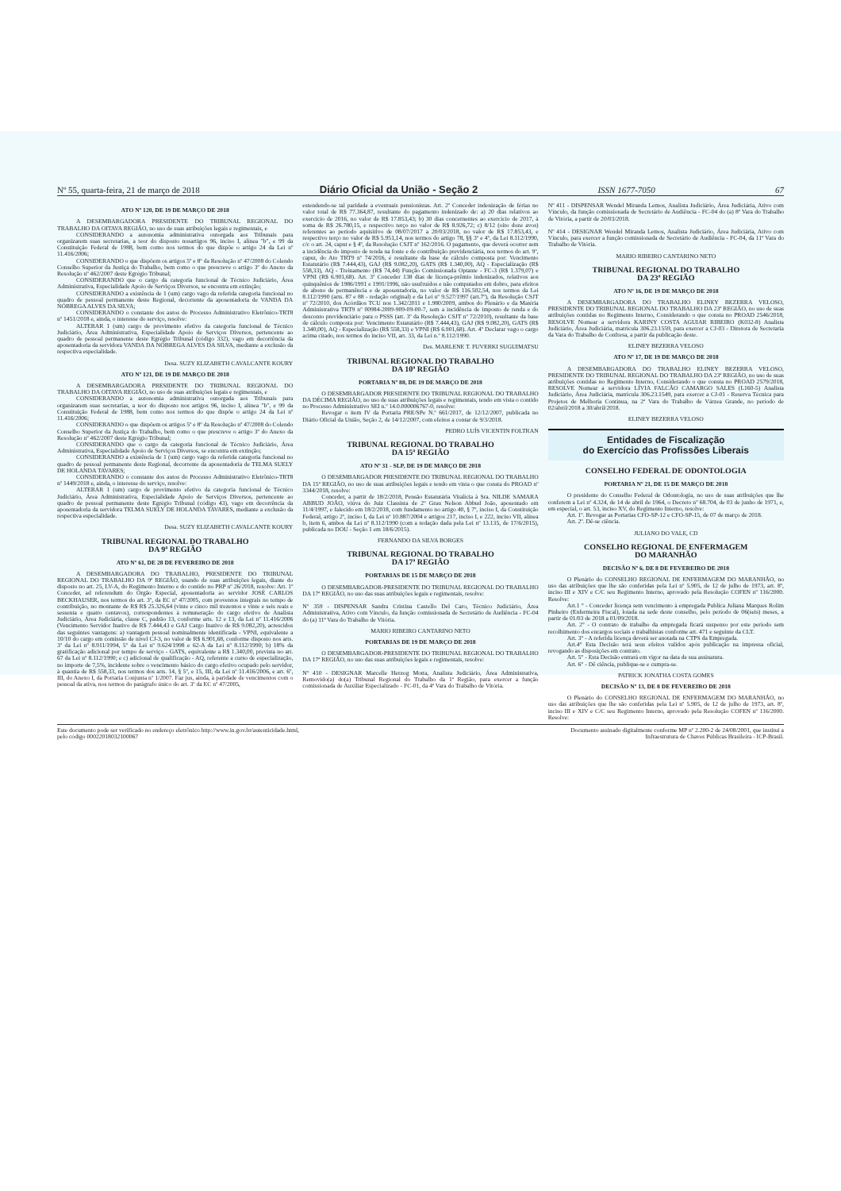Nº 55, quarta-feira, 21 de março de 2018 Diário Oficial da União - Seção 2 ISSN 1677-7050 67
ATO Nº 120, DE 19 DE MARÇO DE 2018
A DESEMBARGADORA PRESIDENTE DO TRIBUNAL REGIONAL DO TRABALHO DA OITAVA REGIÃO, no uso de suas atribuições legais e regimentais, e
CONSIDERANDO a autonomia administrativa outorgada aos Tribunais para organizarem suas secretarias, a teor do disposto nosartigos 96, inciso I, alínea "b", e 99 da Constituição Federal de 1988, bem como nos termos do que dispõe o artigo 24 da Lei nº 11.416/2006;
CONSIDERANDO o que dispõem os artigos 5º e 8º da Resolução nº 47/2008 do Colendo Conselho Superior da Justiça do Trabalho, bem como o que prescreve o artigo 3º do Anexo da Resolução nº 462/2007 deste Egrégio Tribunal;
CONSIDERANDO que o cargo da categoria funcional de Técnico Judiciário, Área Administrativa, Especialidade Apoio de Serviços Diversos, se encontra em extinção;
CONSIDERANDO a existência de 1 (um) cargo vago da referida categoria funcional no quadro de pessoal permanente deste Regional, decorrente da aposentadoria de VANDA DA NÓBREGA ALVES DA SILVA;
CONSIDERANDO o constante dos autos do Processo Administrativo Eletrônico-TRT8 nº 1451/2018 e, ainda, o interesse do serviço, resolve:
ALTERAR 1 (um) cargo de provimento efetivo da categoria funcional de Técnico Judiciário, Área Administrativa, Especialidade Apoio de Serviços Diversos, pertencente ao quadro de pessoal permanente deste Egrégio Tribunal (código 332), vago em decorrência da aposentadoria da servidora VANDA DA NÓBREGA ALVES DA SILVA, mediante a exclusão da respectiva especialidade.
Desa. SUZY ELIZABETH CAVALCANTE KOURY
ATO Nº 121, DE 19 DE MARÇO DE 2018
A DESEMBARGADORA PRESIDENTE DO TRIBUNAL REGIONAL DO TRABALHO DA OITAVA REGIÃO, no uso de suas atribuições legais e regimentais, e
CONSIDERANDO a autonomia administrativa outorgada aos Tribunais para organizarem suas secretarias, a teor do disposto nos artigos 96, inciso I, alínea "b", e 99 da Constituição Federal de 1988, bem como nos termos do que dispõe o artigo 24 da Lei nº 11.416/2006;
CONSIDERANDO o que dispõem os artigos 5º e 8º da Resolução nº 47/2008 do Colendo Conselho Superior da Justiça do Trabalho, bem como o que prescreve o artigo 3º do Anexo da Resolução nº 462/2007 deste Egrégio Tribunal;
CONSIDERANDO que o cargo da categoria funcional de Técnico Judiciário, Área Administrativa, Especialidade Apoio de Serviços Diversos, se encontra em extinção;
CONSIDERANDO a existência de 1 (um) cargo vago da referida categoria funcional no quadro de pessoal permanente deste Regional, decorrente da aposentadoria de TELMA SUELY DE HOLANDA TAVARES;
CONSIDERANDO o constante dos autos do Processo Administrativo Eletrônico-TRT8 nº 1449/2018 e, ainda, o interesse do serviço, resolve:
ALTERAR 1 (um) cargo de provimento efetivo da categoria funcional de Técnico Judiciário, Área Administrativa, Especialidade Apoio de Serviços Diversos, pertencente ao quadro de pessoal permanente deste Egrégio Tribunal (código 43), vago em decorrência da aposentadoria da servidora TELMA SUELY DE HOLANDA TAVARES, mediante a exclusão da respectiva especialidade.
Desa. SUZY ELIZABETH CAVALCANTE KOURY
TRIBUNAL REGIONAL DO TRABALHO
DA 9ª REGIÃO
ATO Nº 61, DE 28 DE FEVEREIRO DE 2018
A DESEMBARGADORA DO TRABALHO, PRESIDENTE DO TRIBUNAL REGIONAL DO TRABALHO DA 9ª REGIÃO, usando de suas atribuições legais, diante do disposto no art. 25, LV-A, do Regimento Interno e do contido no PRP nº 26/2018, resolve: Art. 1º Conceder, ad referendum do Órgão Especial, aposentadoria ao servidor JOSÉ CARLOS BECKHAUSER, nos termos do art. 3º, da EC nº 47/2005, com proventos integrais no tempo de contribuição, no montante de R$ R$ 25.326,64 (vinte e cinco mil trezentos e vinte e seis reais e sessenta e quatro centavos), correspondentes à remuneração do cargo efetivo de Analista Judiciário, Área Judiciária, classe C, padrão 13, conforme arts. 12 e 13, da Lei nº 11.416/2006 (Vencimento Servidor Inativo de R$ 7.444,43 e GAJ Cargo Inativo de R$ 9.082,20), acrescidos das seguintes vantagens: a) vantagem pessoal nominalmente identificada - VPNI, equivalente a 10/10 do cargo em comissão de nível CJ-3, no valor de R$ 6.901,68, conforme disposto nos arts. 3º da Lei nº 8.911/1994, 5º da Lei nº 9.624/1998 e 62-A da Lei nº 8.112/1990; b) 18% da gratificação adicional por tempo de serviço - GATS, equivalente a R$ 1.340,00, prevista no art. 67 da Lei nº 8.112/1990; e c) adicional de qualificação - AQ, referente a curso de especialização, no importe de 7,5%, incidente sobre o vencimento básico do cargo efetivo ocupado pelo servidor, à quantia de R$ 558,33, nos termos dos arts. 14, § 5º, e 15, III, da Lei nº 11.416/2006, e art. 6º, III, do Anexo I, da Portaria Conjunta nº 1/2007. Faz jus, ainda, à paridade de vencimentos com o pessoal da ativa, nos termos do parágrafo único do art. 3º da EC nº 47/2005,
estendendo-se tal paridade a eventuais pensionistas. Art. 2º Conceder indenização de férias no valor total de R$ 77.364,87, resultante do pagamento indenizado de: a) 20 dias relativos ao exercício de 2016, no valor de R$ 17.853,43; b) 30 dias concernentes ao exercício de 2017, à soma de R$ 26.780,15, e respectivo terço no valor de R$ 8.926,72; c) 8/12 (oito doze avos) referentes ao período aquisitivo de 08/07/2017 a 20/03/2018, no valor de R$ 17.853,43, e respectivo terço no valor de R$ 5.951,14, nos termos do artigo 78, §§ 3º e 4º, da Lei 8.112/1990, c/c o art. 24, caput e § 4º, da Resolução CSJT nº 162/2016. O pagamento, que deverá ocorrer sem a incidência do imposto de renda na fonte e de contribuição previdenciária, nos termos do art. 9º, caput, do Ato TRT9 nº 74/2016, é resultante da base de cálculo composta por: Vencimento Estatutário (R$ 7.444,43), GAJ (R$ 9.082,20), GATS (R$ 1.340,00), AQ - Especialização (R$ 558,33), AQ - Treinamento (R$ 74,44) Função Comissionada Optante - FC-3 (R$ 1.379,07) e VPNI (R$ 6.901,68). Art. 3º Conceder 138 dias de licença-prêmio indenizados, relativos aos quinquênios de 1986/1991 e 1991/1996, não usufruídos e não computados em dobro, para efeitos de abono de permanência e de aposentadoria, no valor de R$ 116.502,54, nos termos da Lei 8.112/1990 (arts. 87 e 88 - redação original) e da Lei nº 9.527/1997 (art.7º), da Resolução CSJT nº 72/2010, dos Acórdãos TCU nos 1.342/2011 e 1.980/2009, ambos do Plenário e da Matéria Administrativa TRT9 nº 00984-2009-909-09-00-7, sem a incidência de imposto de renda e do desconto previdenciário para o PSSS (art. 3º da Resolução CSJT nº 72/2010), resultante da base de cálculo composta por: Vencimento Estatutário (R$ 7.444,43), GAJ (R$ 9.082,20), GATS (R$ 1.340,00), AQ - Especialização (R$ 558,33) e VPNI (R$ 6.901,68). Art. 4º Declarar vago o cargo acima citado, nos termos do inciso VII, art. 33, da Lei n.º 8.112/1990.
Des. MARLENE T. FUVERKI SUGUIMATSU
TRIBUNAL REGIONAL DO TRABALHO
DA 10ª REGIÃO
PORTARIA Nº 88, DE 19 DE MARÇO DE 2018
O DESEMBARGADOR PRESIDENTE DO TRIBUNAL REGIONAL DO TRABALHO DA DÉCIMA REGIÃO, no uso de suas atribuições legais e regimentais, tendo em vista o contido no Processo Administrativo SEI n.º 14.0.000006767-0, resolve:
Revogar o item IV da Portaria PRE/SPe N.º 661/2017, de 12/12/2007, publicada no Diário Oficial da União, Seção 2, de 14/12/2007, com efeitos a contar de 9/3/2018.
PEDRO LUÍS VICENTIN FOLTRAN
TRIBUNAL REGIONAL DO TRABALHO
DA 15ª REGIÃO
ATO Nº 31 - SLP, DE 19 DE MARÇO DE 2018
O DESEMBARGADOR PRESIDENTE DO TRIBUNAL REGIONAL DO TRABALHO DA 15ª REGIÃO, no uso de suas atribuições legais e tendo em vista o que consta do PROAD nº 3344/2018, resolve:
Conceder, a partir de 18/2/2018, Pensão Estatutária Vitalícia à Sra. NILDE SAMARA ABBUD JOÃO, viúva do Juiz Classista de 2º Grau Nelson Abbud João, aposentado em 11/4/1997, e falecido em 18/2/2018, com fundamento no artigo 40, § 7º, inciso I, da Constituição Federal, artigo 2º, inciso I, da Lei nº 10.887/2004 e artigos 217, inciso I, e 222, inciso VII, alínea b, item 6, ambos da Lei nº 8.112/1990 (com a redação dada pela Lei nº 13.135, de 17/6/2015), publicada no DOU - Seção 1 em 18/6/2015).
FERNANDO DA SILVA BORGES
TRIBUNAL REGIONAL DO TRABALHO
DA 17ª REGIÃO
PORTARIAS DE 15 DE MARÇO DE 2018
O DESEMBARGADOR-PRESIDENTE DO TRIBUNAL REGIONAL DO TRABALHO DA 17ª REGIÃO, no uso das suas atribuições legais e regimentais, resolve:
Nº 359 - DISPENSAR Sandra Cristina Castello Del Caro, Técnico Judiciário, Área Administrativa, Ativo com Vínculo, da função comissionada de Secretário de Audiência - FC-04 do (a) 11ª Vara do Trabalho de Vitória.
MARIO RIBEIRO CANTARINO NETO
PORTARIAS DE 19 DE MARÇO DE 2018
O DESEMBARGADOR-PRESIDENTE DO TRIBUNAL REGIONAL DO TRABALHO DA 17ª REGIÃO, no uso das suas atribuições legais e regimentais, resolve:
Nº 410 - DESIGNAR Marcelle Herzog Motta, Analista Judiciário, Área Administrativa, Removido(a) do(a) Tribunal Regional do Trabalho da 1ª Região, para exercer a função comissionada de Auxiliar Especializado - FC-01, da 4ª Vara do Trabalho de Vitória.
Nº 411 - DISPENSAR Wendel Miranda Lemos, Analista Judiciário, Área Judiciária, Ativo com Vínculo, da função comissionada de Secretário de Audiência - FC-04 do (a) 8ª Vara do Trabalho de Vitória, a partir de 20/03/2018.
Nº 414 - DESIGNAR Wendel Miranda Lemos, Analista Judiciário, Área Judiciária, Ativo com Vínculo, para exercer a função comissionada de Secretário de Audiência - FC-04, da 11ª Vara do Trabalho de Vitória.
MARIO RIBEIRO CANTARINO NETO
TRIBUNAL REGIONAL DO TRABALHO
DA 23ª REGIÃO
ATO Nº 16, DE 19 DE MARÇO DE 2018
A DESEMBARGADORA DO TRABALHO ELINEY BEZERRA VELOSO, PRESIDENTE DO TRIBUNAL REGIONAL DO TRABALHO DA 23ª REGIÃO, no uso de suas atribuições contidas no Regimento Interno, Considerando o que consta no PROAD 2546/2018, RESOLVE Nomear a servidora KARINY COSTA AGUIAR RIBEIRO (K032-8) Analista Judiciário, Área Judiciária, matrícula 306.23.1559, para exercer a CJ-03 - Diretora de Secretaria da Vara do Trabalho de Confresa, a partir da publicação deste.
ELINEY BEZERRA VELOSO
ATO Nº 17, DE 19 DE MARÇO DE 2018
A DESEMBARGADORA DO TRABALHO ELINEY BEZERRA VELOSO, PRESIDENTE DO TRIBUNAL REGIONAL DO TRABALHO DA 23ª REGIÃO, no uso de suas atribuições contidas no Regimento Interno, Considerando o que consta no PROAD 2579/2018, RESOLVE Nomear a servidora LÍVIA FALCÃO CAMARGO SALES (L160-5) Analista Judiciário, Área Judiciária, matrícula 306.23.1549, para exercer a CJ-01 - Reserva Técnica para Projetos de Melhoria Contínua, na 2ª Vara do Trabalho de Várzea Grande, no período de 02/abril/2018 a 30/abril/2018.
ELINEY BEZERRA VELOSO
Entidades de Fiscalização
do Exercício das Profissões Liberais
CONSELHO FEDERAL DE ODONTOLOGIA
PORTARIA Nº 21, DE 15 DE MARÇO DE 2018
O presidente do Conselho Federal de Odontologia, no uso de suas atribuições que lhe conferem a Lei nº 4.324, de 14 de abril de 1964, o Decreto nº 68.704, de 03 de junho de 1971, e, em especial, o art. 53, inciso XV, do Regimento Interno, resolve:
Art. 1º. Revogar as Portarias CFO-SP-12 e CFO-SP-15, de 07 de março de 2018.
Art. 2º. Dê-se ciência.
JULIANO DO VALE, CD
CONSELHO REGIONAL DE ENFERMAGEM
DO MARANHÃO
DECISÃO Nº 6, DE 8 DE FEVEREIRO DE 2018
O Plenário do CONSELHO REGIONAL DE ENFERMAGEM DO MARANHÃO, no uso das atribuições que lhe são conferidas pela Lei nº 5.905, de 12 de julho de 1973, art. 8º, inciso III e XIV e C/C seu Regimento Interno, aprovado pela Resolução COFEN nº 116/2000. Resolve:
Art.1 ° - Conceder licença sem vencimento à empregada Publica Juliana Marques Rolim Pinheiro (Enfermeira Fiscal), lotada na sede deste conselho, pelo período de 06(seis) meses, a partir de 01/03 de 2018 a 01/09/2018.
Art. 2° - O contrato de trabalho da empregada ficará suspenso por este período sem recolhimento dos encargos sociais e trabalhistas conforme art. 471 e seguinte da CLT.
Art. 3° - A referida licença deverá ser anotada na CTPS da Empregada.
Art.4° Esta Decisão terá seus efeitos validos após publicação na impressa oficial, revogando as disposições em contrato.
Art. 5° - Esta Decisão entrará em vigor na data de sua assinatura.
Art. 6° - Dê ciência, publique-se e cumpra-se.
PATRICK JONATHA COSTA GOMES
DECISÃO Nº 13, DE 8 DE FEVEREIRO DE 2018
O Plenário do CONSELHO REGIONAL DE ENFERMAGEM DO MARANHÃO, no uso das atribuições que lhe são conferidas pela Lei nº 5.905, de 12 de julho de 1973, art. 8º, inciso III e XIV e C/C seu Regimento Interno, aprovado pela Resolução COFEN nº 116/2000. Resolve:
Este documento pode ser verificado no endereço eletrônico http://www.in.gov.br/autenticidade.html,
pelo código 00022018032100067 Documento assinado digitalmente conforme MP nº 2.200-2 de 24/08/2001, que institui a
Infraestrutura de Chaves Públicas Brasileira - ICP-Brasil.